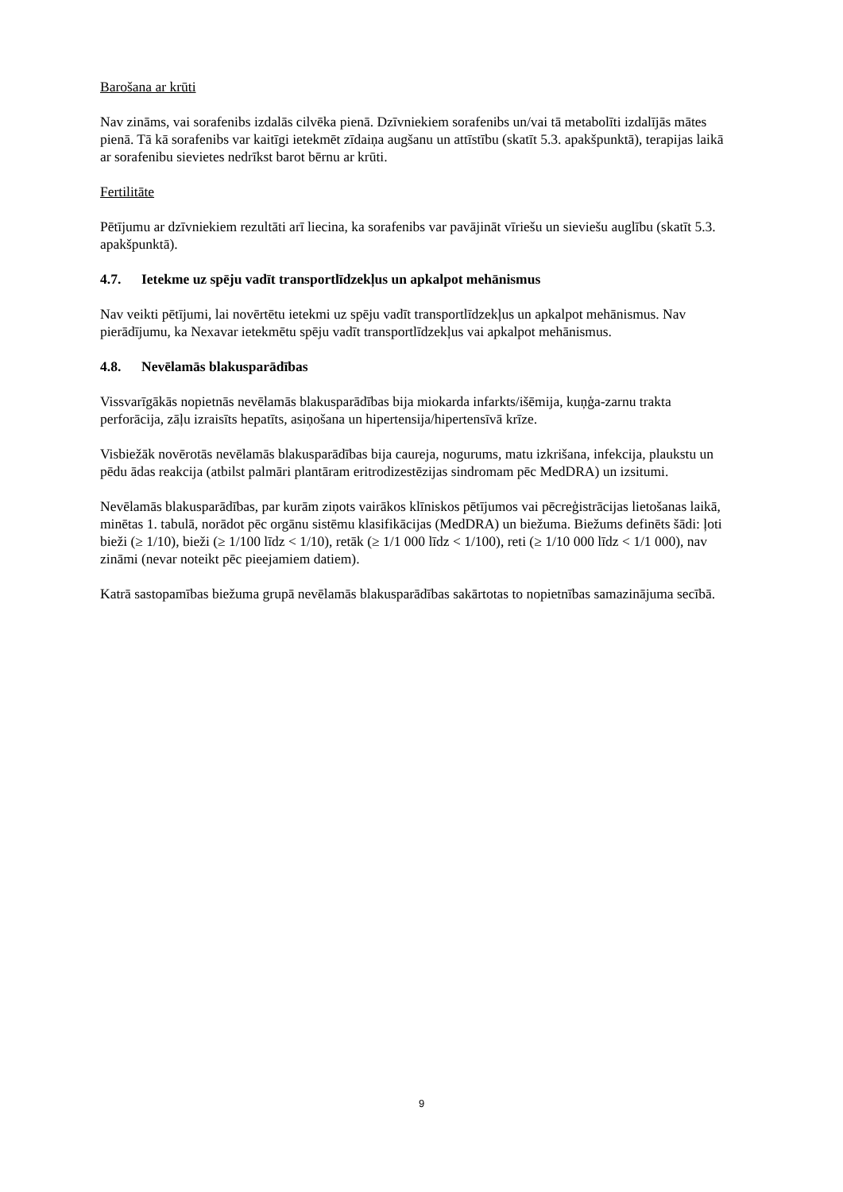Barošana ar krūti
Nav zināms, vai sorafenibs izdalās cilvēka pienā. Dzīvniekiem sorafenibs un/vai tā metabolīti izdalījās mātes pienā. Tā kā sorafenibs var kaitīgi ietekmēt zīdaiņa augšanu un attīstību (skatīt 5.3. apakšpunktā), terapijas laikā ar sorafenibu sievietes nedrīkst barot bērnu ar krūti.
Fertilitāte
Pētījumu ar dzīvniekiem rezultāti arī liecina, ka sorafenibs var pavājināt vīriešu un sieviešu auglību (skatīt 5.3. apakšpunktā).
4.7. Ietekme uz spēju vadīt transportlīdzekļus un apkalpot mehānismus
Nav veikti pētījumi, lai novērtētu ietekmi uz spēju vadīt transportlīdzekļus un apkalpot mehānismus. Nav pierādījumu, ka Nexavar ietekmētu spēju vadīt transportlīdzekļus vai apkalpot mehānismus.
4.8. Nevēlamās blakusparādības
Vissvarīgākās nopietnās nevēlamās blakusparādības bija miokarda infarkts/išēmija, kuņģa-zarnu trakta perforācija, zāļu izraisīts hepatīts, asiņošana un hipertensija/hipertensīvā krīze.
Visbiežāk novērotās nevēlamās blakusparādības bija caureja, nogurums, matu izkrišana, infekcija, plaukstu un pēdu ādas reakcija (atbilst palmāri plantāram eritrodizestēzijas sindromam pēc MedDRA) un izsitumi.
Nevēlamās blakusparādības, par kurām ziņots vairākos klīniskos pētījumos vai pēcreģistrācijas lietošanas laikā, minētas 1. tabulā, norādot pēc orgānu sistēmu klasifikācijas (MedDRA) un biežuma. Biežums definēts šādi: ļoti bieži (≥ 1/10), bieži (≥ 1/100 līdz < 1/10), retāk (≥ 1/1 000 līdz < 1/100), reti (≥ 1/10 000 līdz < 1/1 000), nav zināmi (nevar noteikt pēc pieejamiem datiem).
Katrā sastopamības biežuma grupā nevēlamās blakusparādības sakārtotas to nopietnības samazinājuma secībā.
9